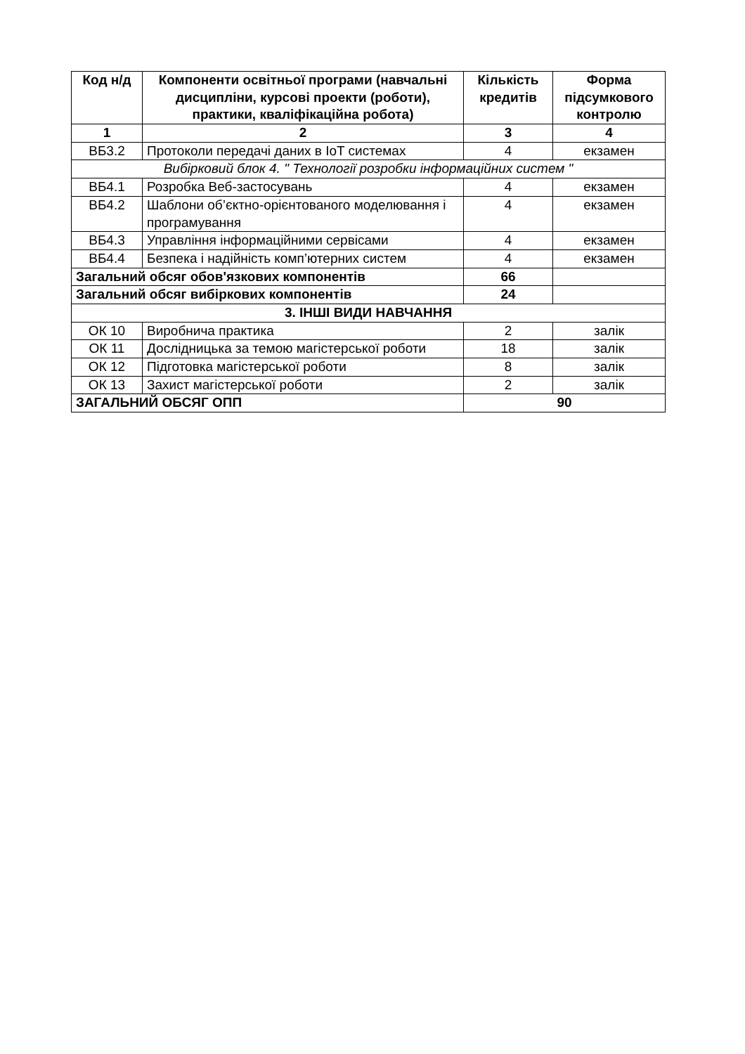| Код н/д | Компоненти освітньої програми (навчальні дисципліни, курсові проекти (роботи), практики, кваліфікаційна робота) | Кількість кредитів | Форма підсумкового контролю |
| --- | --- | --- | --- |
| 1 | 2 | 3 | 4 |
| ВБ3.2 | Протоколи передачі даних в IoT системах | 4 | екзамен |
| Вибірковий блок 4. " Технології розробки інформаційних систем " | | | |
| ВБ4.1 | Розробка Веб-застосувань | 4 | екзамен |
| ВБ4.2 | Шаблони об’єктно-орієнтованого моделювання і програмування | 4 | екзамен |
| ВБ4.3 | Управління інформаційними сервісами | 4 | екзамен |
| ВБ4.4 | Безпека і надійність комп’ютерних систем | 4 | екзамен |
| Загальний обсяг обов'язкових компонентів | | 66 | |
| Загальний обсяг вибіркових компонентів | | 24 | |
| 3. ІНШІ ВИДИ НАВЧАННЯ | | | |
| ОК 10 | Виробнича практика | 2 | залік |
| ОК 11 | Дослідницька за темою магістерської роботи | 18 | залік |
| ОК 12 | Підготовка магістерської роботи | 8 | залік |
| ОК 13 | Захист магістерської роботи | 2 | залік |
| ЗАГАЛЬНИЙ ОБСЯГ ОПП | | 90 | |